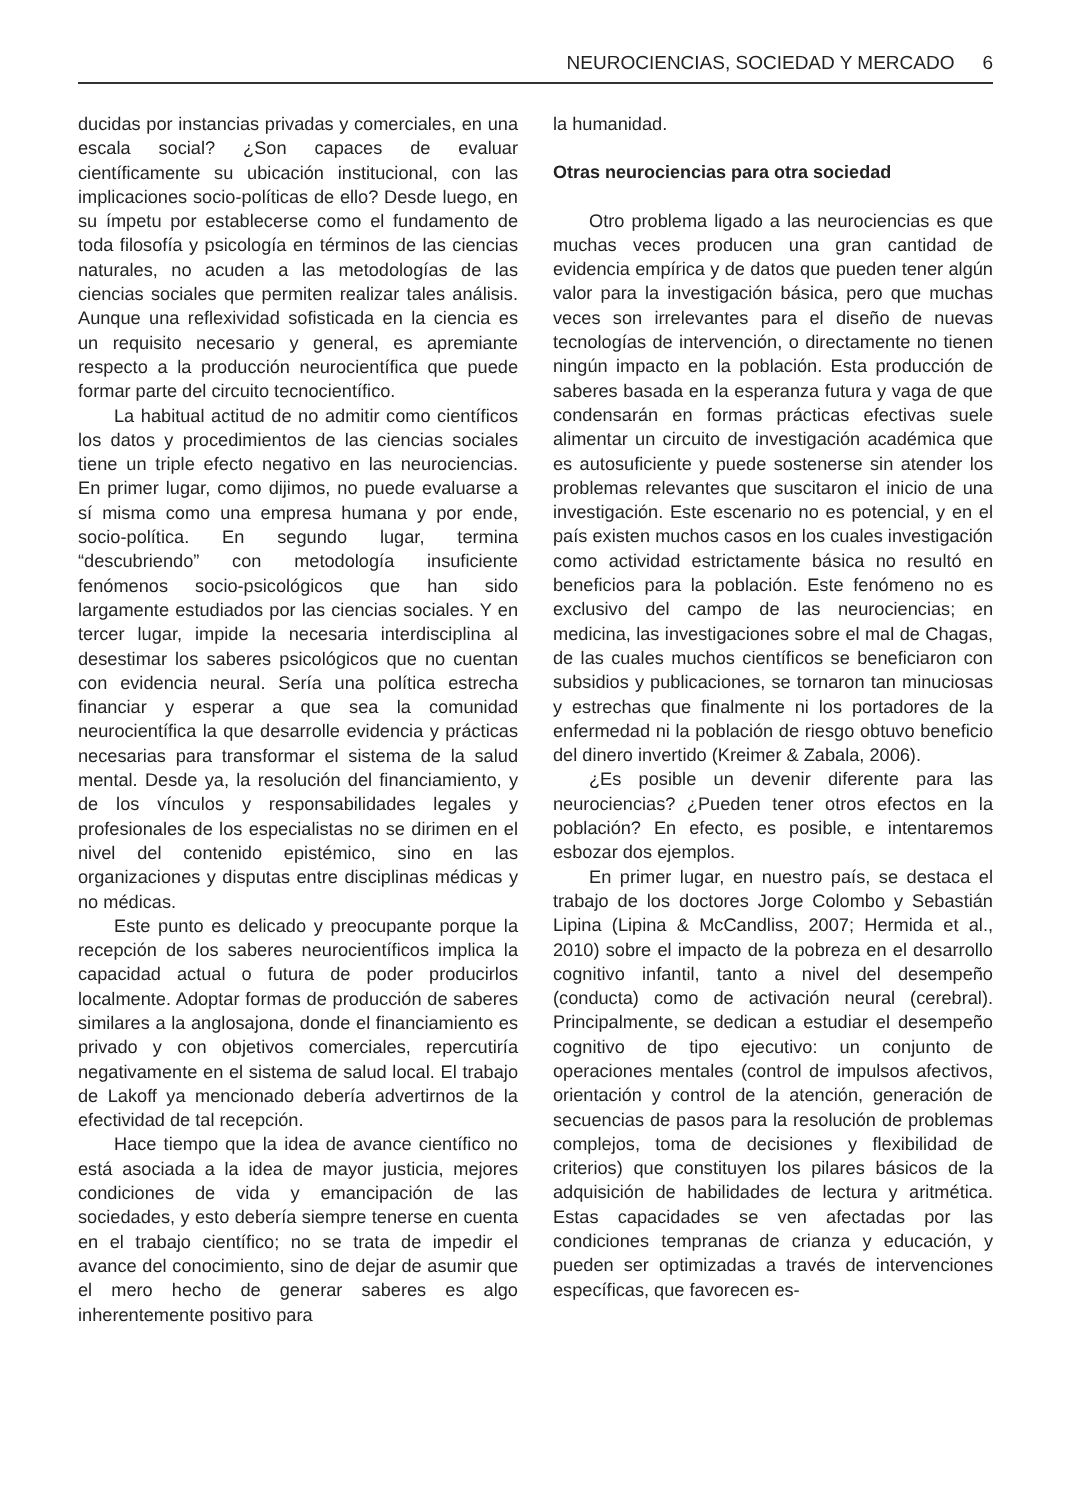NEUROCIENCIAS, SOCIEDAD Y MERCADO 6
ducidas por instancias privadas y comerciales, en una escala social? ¿Son capaces de evaluar científicamente su ubicación institucional, con las implicaciones socio-políticas de ello? Desde luego, en su ímpetu por establecerse como el fundamento de toda filosofía y psicología en términos de las ciencias naturales, no acuden a las metodologías de las ciencias sociales que permiten realizar tales análisis. Aunque una reflexividad sofisticada en la ciencia es un requisito necesario y general, es apremiante respecto a la producción neurocientífica que puede formar parte del circuito tecnocientífico.
La habitual actitud de no admitir como científicos los datos y procedimientos de las ciencias sociales tiene un triple efecto negativo en las neurociencias. En primer lugar, como dijimos, no puede evaluarse a sí misma como una empresa humana y por ende, socio-política. En segundo lugar, termina “descubriendo” con metodología insuficiente fenómenos socio-psicológicos que han sido largamente estudiados por las ciencias sociales. Y en tercer lugar, impide la necesaria interdisciplina al desestimar los saberes psicológicos que no cuentan con evidencia neural. Sería una política estrecha financiar y esperar a que sea la comunidad neurocientífica la que desarrolle evidencia y prácticas necesarias para transformar el sistema de la salud mental. Desde ya, la resolución del financiamiento, y de los vínculos y responsabilidades legales y profesionales de los especialistas no se dirimen en el nivel del contenido epistémico, sino en las organizaciones y disputas entre disciplinas médicas y no médicas.
Este punto es delicado y preocupante porque la recepción de los saberes neurocientíficos implica la capacidad actual o futura de poder producirlos localmente. Adoptar formas de producción de saberes similares a la anglosajona, donde el financiamiento es privado y con objetivos comerciales, repercutiría negativamente en el sistema de salud local. El trabajo de Lakoff ya mencionado debería advertirnos de la efectividad de tal recepción.
Hace tiempo que la idea de avance científico no está asociada a la idea de mayor justicia, mejores condiciones de vida y emancipación de las sociedades, y esto debería siempre tenerse en cuenta en el trabajo científico; no se trata de impedir el avance del conocimiento, sino de dejar de asumir que el mero hecho de generar saberes es algo inherentemente positivo para
la humanidad.
Otras neurociencias para otra sociedad
Otro problema ligado a las neurociencias es que muchas veces producen una gran cantidad de evidencia empírica y de datos que pueden tener algún valor para la investigación básica, pero que muchas veces son irrelevantes para el diseño de nuevas tecnologías de intervención, o directamente no tienen ningún impacto en la población. Esta producción de saberes basada en la esperanza futura y vaga de que condensarán en formas prácticas efectivas suele alimentar un circuito de investigación académica que es autosuficiente y puede sostenerse sin atender los problemas relevantes que suscitaron el inicio de una investigación. Este escenario no es potencial, y en el país existen muchos casos en los cuales investigación como actividad estrictamente básica no resultó en beneficios para la población. Este fenómeno no es exclusivo del campo de las neurociencias; en medicina, las investigaciones sobre el mal de Chagas, de las cuales muchos científicos se beneficiaron con subsidios y publicaciones, se tornaron tan minuciosas y estrechas que finalmente ni los portadores de la enfermedad ni la población de riesgo obtuvo beneficio del dinero invertido (Kreimer & Zabala, 2006).
¿Es posible un devenir diferente para las neurociencias? ¿Pueden tener otros efectos en la población? En efecto, es posible, e intentaremos esbozar dos ejemplos.
En primer lugar, en nuestro país, se destaca el trabajo de los doctores Jorge Colombo y Sebastián Lipina (Lipina & McCandliss, 2007; Hermida et al., 2010) sobre el impacto de la pobreza en el desarrollo cognitivo infantil, tanto a nivel del desempeño (conducta) como de activación neural (cerebral). Principalmente, se dedican a estudiar el desempeño cognitivo de tipo ejecutivo: un conjunto de operaciones mentales (control de impulsos afectivos, orientación y control de la atención, generación de secuencias de pasos para la resolución de problemas complejos, toma de decisiones y flexibilidad de criterios) que constituyen los pilares básicos de la adquisición de habilidades de lectura y aritmética. Estas capacidades se ven afectadas por las condiciones tempranas de crianza y educación, y pueden ser optimizadas a través de intervenciones específicas, que favorecen es-